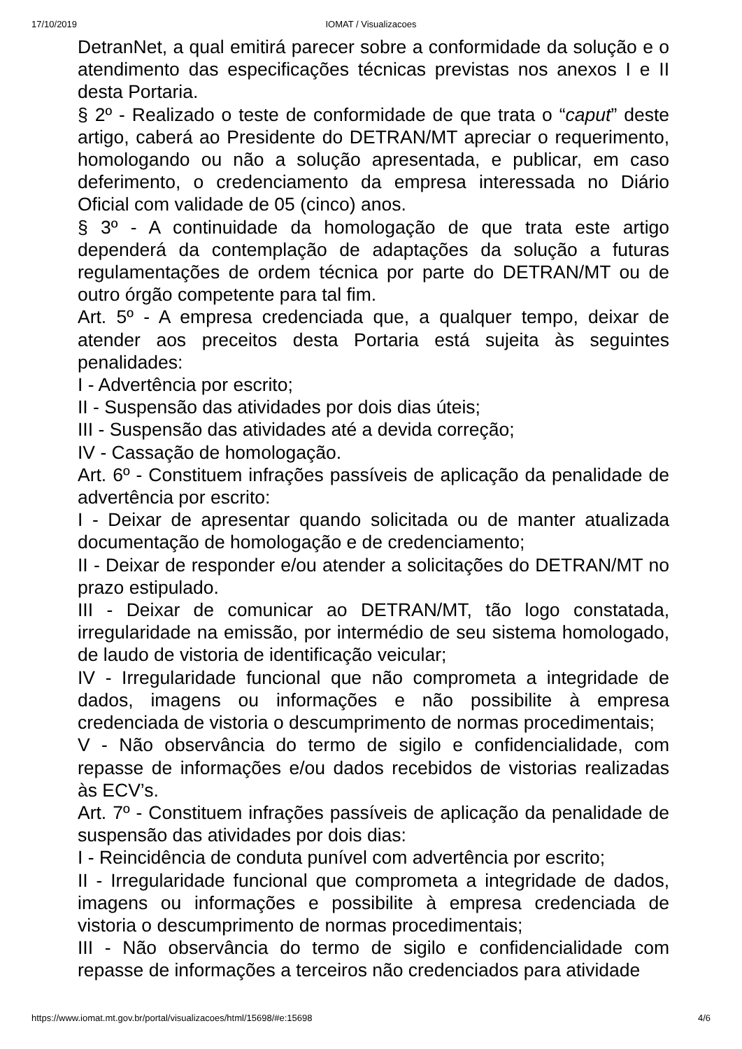17/10/2019 IOMAT / Visualizacoes
DetranNet, a qual emitirá parecer sobre a conformidade da solução e o atendimento das especificações técnicas previstas nos anexos I e II desta Portaria.
§ 2º - Realizado o teste de conformidade de que trata o “caput” deste artigo, caberá ao Presidente do DETRAN/MT apreciar o requerimento, homologando ou não a solução apresentada, e publicar, em caso deferimento, o credenciamento da empresa interessada no Diário Oficial com validade de 05 (cinco) anos.
§ 3º - A continuidade da homologação de que trata este artigo dependerá da contemplação de adaptações da solução a futuras regulamentações de ordem técnica por parte do DETRAN/MT ou de outro órgão competente para tal fim.
Art. 5º - A empresa credenciada que, a qualquer tempo, deixar de atender aos preceitos desta Portaria está sujeita às seguintes penalidades:
I - Advertência por escrito;
II - Suspensão das atividades por dois dias úteis;
III - Suspensão das atividades até a devida correção;
IV - Cassação de homologação.
Art. 6º - Constituem infrações passíveis de aplicação da penalidade de advertência por escrito:
I - Deixar de apresentar quando solicitada ou de manter atualizada documentação de homologação e de credenciamento;
II - Deixar de responder e/ou atender a solicitações do DETRAN/MT no prazo estipulado.
III - Deixar de comunicar ao DETRAN/MT, tão logo constatada, irregularidade na emissão, por intermédio de seu sistema homologado, de laudo de vistoria de identificação veicular;
IV - Irregularidade funcional que não comprometa a integridade de dados, imagens ou informações e não possibilite à empresa credenciada de vistoria o descumprimento de normas procedimentais;
V - Não observância do termo de sigilo e confidencialidade, com repasse de informações e/ou dados recebidos de vistorias realizadas às ECV’s.
Art. 7º - Constituem infrações passíveis de aplicação da penalidade de suspensão das atividades por dois dias:
I - Reincidência de conduta punível com advertência por escrito;
II - Irregularidade funcional que comprometa a integridade de dados, imagens ou informações e possibilite à empresa credenciada de vistoria o descumprimento de normas procedimentais;
III - Não observância do termo de sigilo e confidencialidade com repasse de informações a terceiros não credenciados para atividade
https://www.iomat.mt.gov.br/portal/visualizacoes/html/15698/#e:15698 4/6